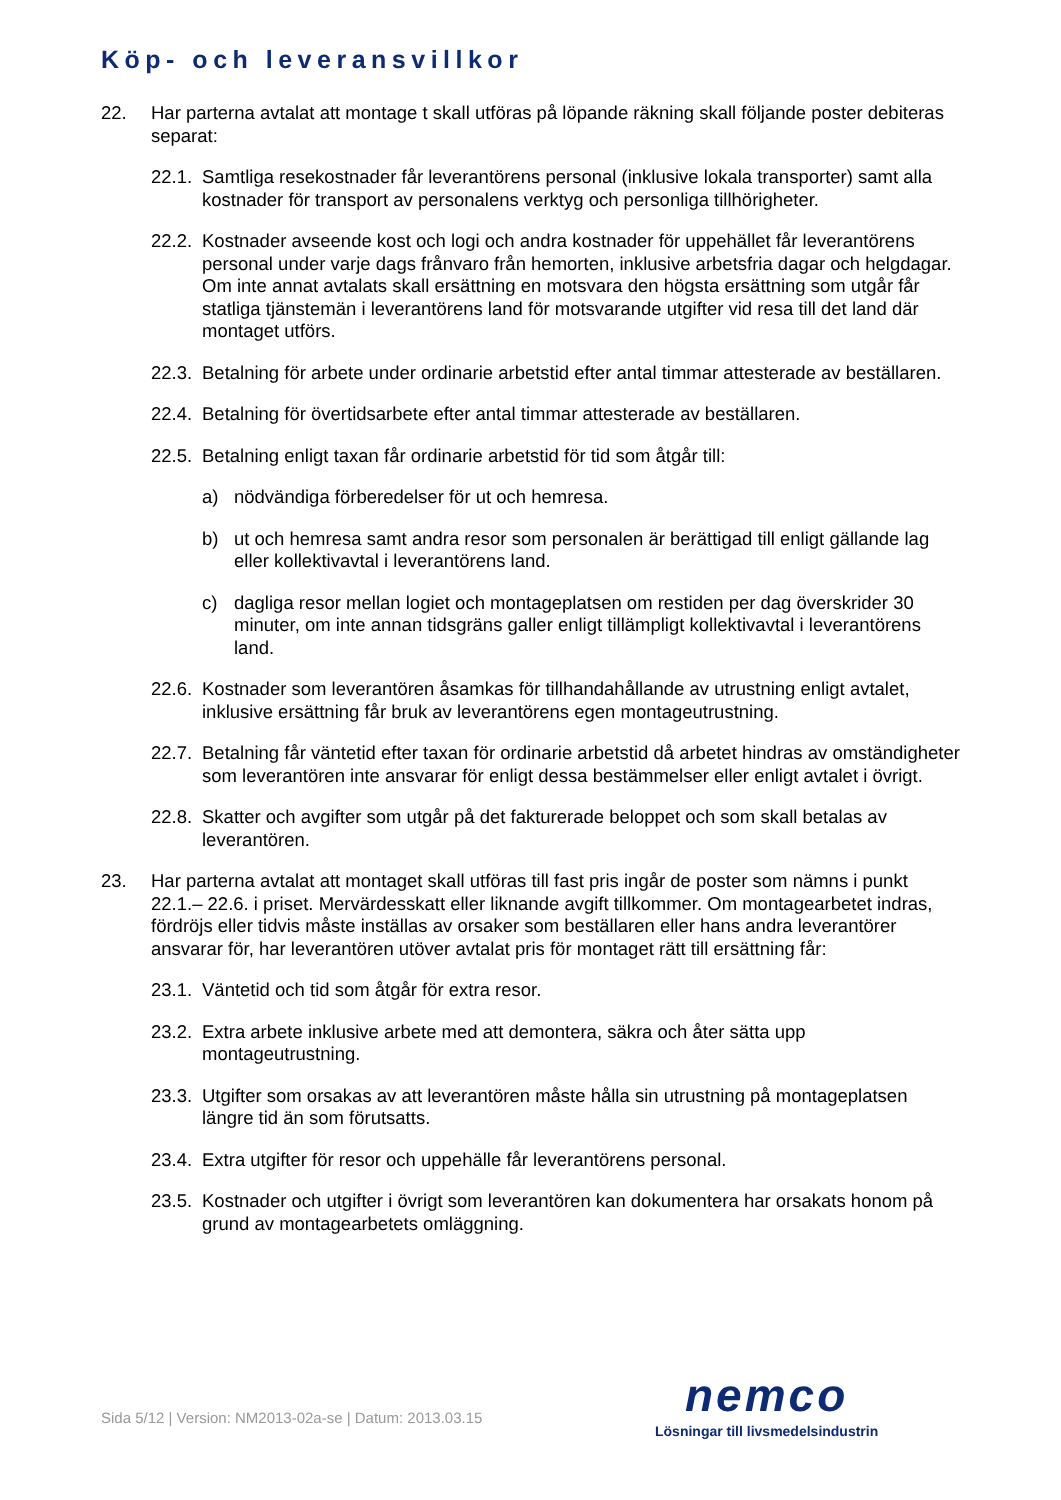Köp- och leveransvillkor
22. Har parterna avtalat att montage t skall utföras på löpande räkning skall följande poster debiteras separat:
22.1. Samtliga resekostnader får leverantörens personal (inklusive lokala transporter) samt alla kostnader för transport av personalens verktyg och personliga tillhörigheter.
22.2. Kostnader avseende kost och logi och andra kostnader för uppehället får leverantörens personal under varje dags frånvaro från hemorten, inklusive arbetsfria dagar och helgdagar. Om inte annat avtalats skall ersättning en motsvara den högsta ersättning som utgår får statliga tjänstemän i leverantörens land för motsvarande utgifter vid resa till det land där montaget utförs.
22.3. Betalning för arbete under ordinarie arbetstid efter antal timmar attesterade av beställaren.
22.4. Betalning för övertidsarbete efter antal timmar attesterade av beställaren.
22.5. Betalning enligt taxan får ordinarie arbetstid för tid som åtgår till:
a) nödvändiga förberedelser för ut och hemresa.
b) ut och hemresa samt andra resor som personalen är berättigad till enligt gällande lag eller kollektivavtal i leverantörens land.
c) dagliga resor mellan logiet och montageplatsen om restiden per dag överskrider 30 minuter, om inte annan tidsgräns galler enligt tillämpligt kollektivavtal i leverantörens land.
22.6. Kostnader som leverantören åsamkas för tillhandahållande av utrustning enligt avtalet, inklusive ersättning får bruk av leverantörens egen montageutrustning.
22.7. Betalning får väntetid efter taxan för ordinarie arbetstid då arbetet hindras av omständigheter som leverantören inte ansvarar för enligt dessa bestämmelser eller enligt avtalet i övrigt.
22.8. Skatter och avgifter som utgår på det fakturerade beloppet och som skall betalas av leverantören.
23. Har parterna avtalat att montaget skall utföras till fast pris ingår de poster som nämns i punkt 22.1.– 22.6. i priset. Mervärdesskatt eller liknande avgift tillkommer. Om montagearbetet indras, fördröjs eller tidvis måste inställas av orsaker som beställaren eller hans andra leverantörer ansvarar för, har leverantören utöver avtalat pris för montaget rätt till ersättning får:
23.1. Väntetid och tid som åtgår för extra resor.
23.2. Extra arbete inklusive arbete med att demontera, säkra och åter sätta upp montageutrustning.
23.3. Utgifter som orsakas av att leverantören måste hålla sin utrustning på montageplatsen längre tid än som förutsatts.
23.4. Extra utgifter för resor och uppehälle får leverantörens personal.
23.5. Kostnader och utgifter i övrigt som leverantören kan dokumentera har orsakats honom på grund av montagearbetets omläggning.
Sida 5/12 | Version: NM2013-02a-se | Datum: 2013.03.15
nemco
Lösningar till livsmedelsindustrin